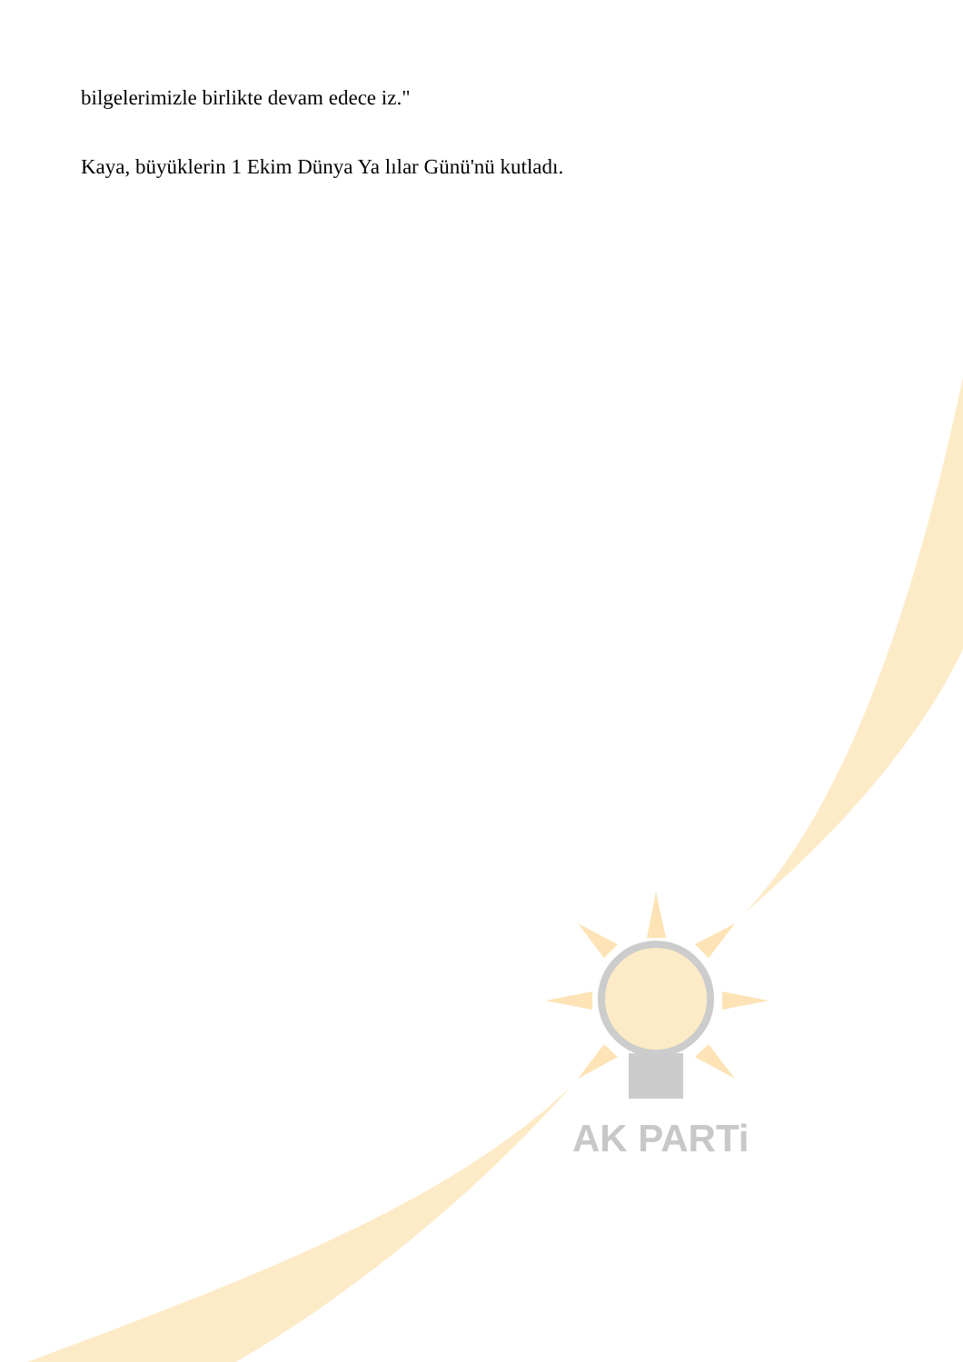bilgelerimizle birlikte devam edece iz."
Kaya, büyüklerin 1 Ekim Dünya Ya lılar Günü'nü kutladı.
AK PARTi